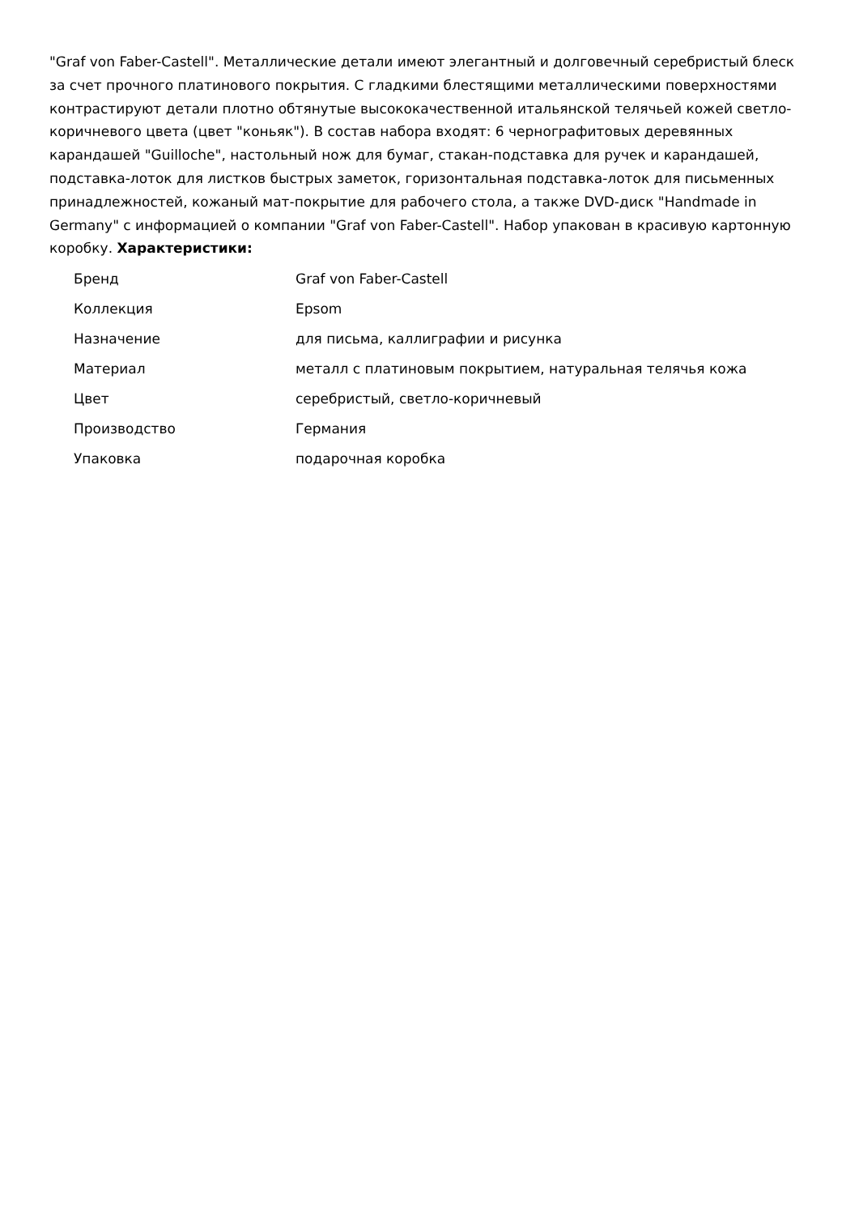"Graf von Faber-Castell". Металлические детали имеют элегантный и долговечный серебристый блеск за счет прочного платинового покрытия. С гладкими блестящими металлическими поверхностями контрастируют детали плотно обтянутые высококачественной итальянской телячьей кожей светло-коричневого цвета (цвет "коньяк"). В состав набора входят: 6 чернографитовых деревянных карандашей "Guilloche", настольный нож для бумаг, стакан-подставка для ручек и карандашей, подставка-лоток для листков быстрых заметок, горизонтальная подставка-лоток для письменных принадлежностей, кожаный мат-покрытие для рабочего стола, а также DVD-диск "Handmade in Germany" с информацией о компании "Graf von Faber-Castell". Набор упакован в красивую картонную коробку. Характеристики:
| Бренд | Graf von Faber-Castell |
| Коллекция | Epsom |
| Назначение | для письма, каллиграфии и рисунка |
| Материал | металл с платиновым покрытием, натуральная телячья кожа |
| Цвет | серебристый, светло-коричневый |
| Производство | Германия |
| Упаковка | подарочная коробка |